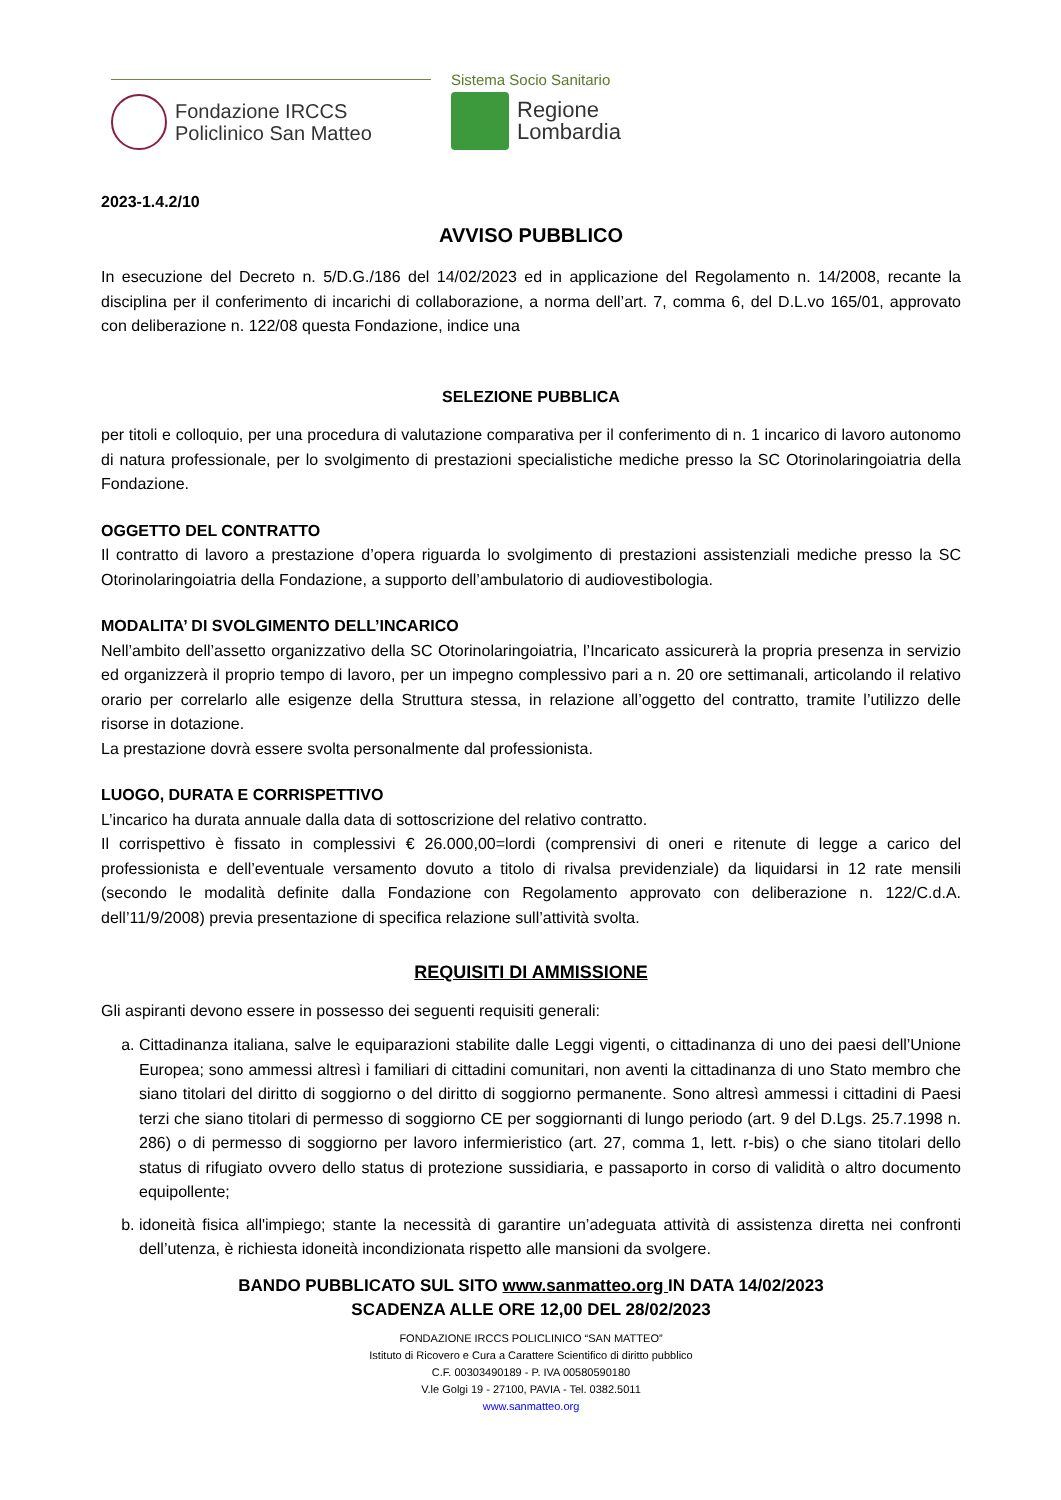Fondazione IRCCS
Policlinico San Matteo
Sistema Socio Sanitario
Regione
Lombardia
2023-1.4.2/10
AVVISO PUBBLICO
In esecuzione del Decreto n. 5/D.G./186 del 14/02/2023 ed in applicazione del Regolamento n. 14/2008, recante la disciplina per il conferimento di incarichi di collaborazione, a norma dell’art. 7, comma 6, del D.L.vo 165/01, approvato con deliberazione n. 122/08 questa Fondazione, indice una
SELEZIONE PUBBLICA
per titoli e colloquio, per una procedura di valutazione comparativa per il conferimento di n. 1 incarico di lavoro autonomo di natura professionale, per lo svolgimento di prestazioni specialistiche mediche presso la SC Otorinolaringoiatria della Fondazione.
OGGETTO DEL CONTRATTO
Il contratto di lavoro a prestazione d’opera riguarda lo svolgimento di prestazioni assistenziali mediche presso la SC Otorinolaringoiatria della Fondazione, a supporto dell’ambulatorio di audiovestibologia.
MODALITA’ DI SVOLGIMENTO DELL’INCARICO
Nell’ambito dell’assetto organizzativo della SC Otorinolaringoiatria, l’Incaricato assicurerà la propria presenza in servizio ed organizzerà il proprio tempo di lavoro, per un impegno complessivo pari a n. 20 ore settimanali, articolando il relativo orario per correlarlo alle esigenze della Struttura stessa, in relazione all’oggetto del contratto, tramite l’utilizzo delle risorse in dotazione.
La prestazione dovrà essere svolta personalmente dal professionista.
LUOGO, DURATA E CORRISPETTIVO
L’incarico ha durata annuale dalla data di sottoscrizione del relativo contratto.
Il corrispettivo è fissato in complessivi € 26.000,00=lordi (comprensivi di oneri e ritenute di legge a carico del professionista e dell’eventuale versamento dovuto a titolo di rivalsa previdenziale) da liquidarsi in 12 rate mensili (secondo le modalità definite dalla Fondazione con Regolamento approvato con deliberazione n. 122/C.d.A. dell’11/9/2008) previa presentazione di specifica relazione sull’attività svolta.
REQUISITI DI AMMISSIONE
Gli aspiranti devono essere in possesso dei seguenti requisiti generali:
a. Cittadinanza italiana, salve le equiparazioni stabilite dalle Leggi vigenti, o cittadinanza di uno dei paesi dell’Unione Europea; sono ammessi altresì i familiari di cittadini comunitari, non aventi la cittadinanza di uno Stato membro che siano titolari del diritto di soggiorno o del diritto di soggiorno permanente. Sono altresì ammessi i cittadini di Paesi terzi che siano titolari di permesso di soggiorno CE per soggiornanti di lungo periodo (art. 9 del D.Lgs. 25.7.1998 n. 286) o di permesso di soggiorno per lavoro infermieristico (art. 27, comma 1, lett. r-bis) o che siano titolari dello status di rifugiato ovvero dello status di protezione sussidiaria, e passaporto in corso di validità o altro documento equipollente;
b. idoneità fisica all'impiego; stante la necessità di garantire un’adeguata attività di assistenza diretta nei confronti dell’utenza, è richiesta idoneità incondizionata rispetto alle mansioni da svolgere.
BANDO PUBBLICATO SUL SITO www.sanmatteo.org IN DATA 14/02/2023
SCADENZA ALLE ORE 12,00 DEL 28/02/2023
FONDAZIONE IRCCS POLICLINICO “SAN MATTEO”
Istituto di Ricovero e Cura a Carattere Scientifico di diritto pubblico
C.F. 00303490189 - P. IVA 00580590180
V.le Golgi 19 - 27100, PAVIA - Tel. 0382.5011
www.sanmatteo.org